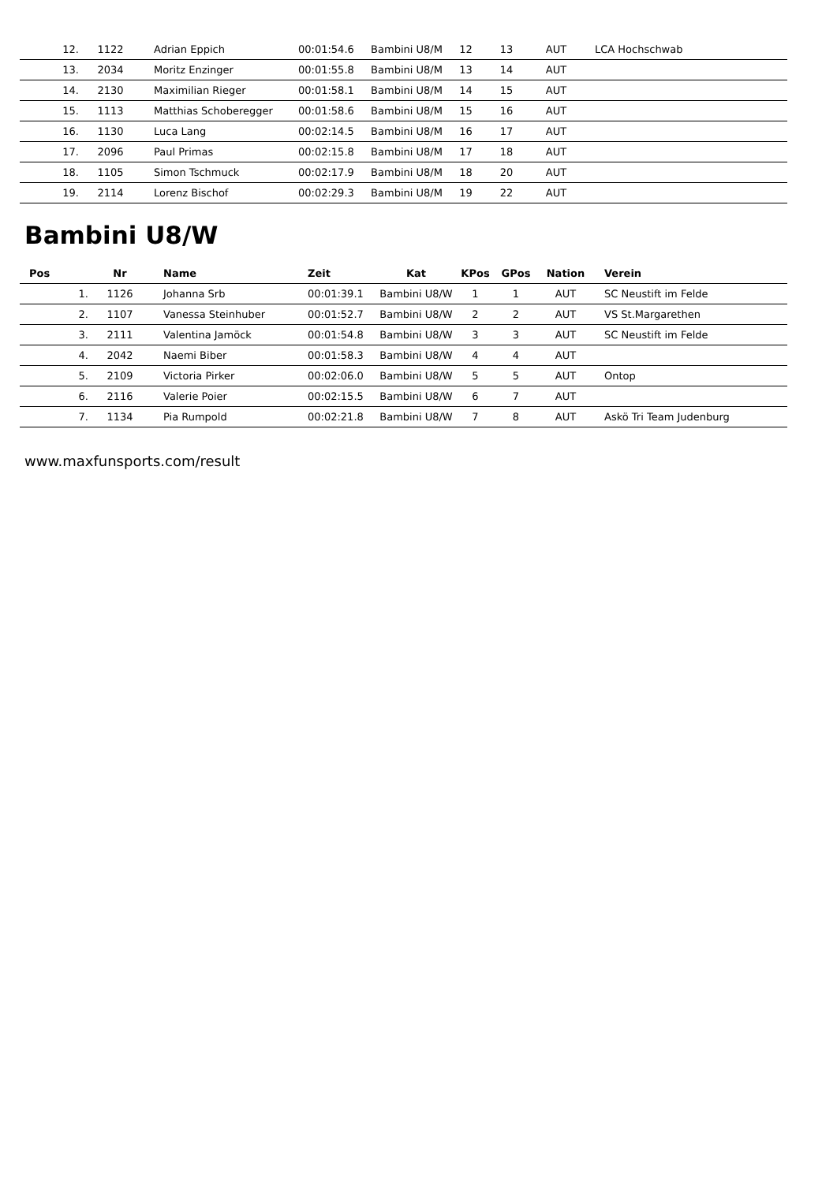| 12. | 1122 | Adrian Eppich | 00:01:54.6 | Bambini U8/M | 12 | 13 | AUT | LCA Hochschwab |
| 13. | 2034 | Moritz Enzinger | 00:01:55.8 | Bambini U8/M | 13 | 14 | AUT | |
| 14. | 2130 | Maximilian Rieger | 00:01:58.1 | Bambini U8/M | 14 | 15 | AUT | |
| 15. | 1113 | Matthias Schoberegger | 00:01:58.6 | Bambini U8/M | 15 | 16 | AUT | |
| 16. | 1130 | Luca Lang | 00:02:14.5 | Bambini U8/M | 16 | 17 | AUT | |
| 17. | 2096 | Paul Primas | 00:02:15.8 | Bambini U8/M | 17 | 18 | AUT | |
| 18. | 1105 | Simon Tschmuck | 00:02:17.9 | Bambini U8/M | 18 | 20 | AUT | |
| 19. | 2114 | Lorenz Bischof | 00:02:29.3 | Bambini U8/M | 19 | 22 | AUT | |
Bambini U8/W
| Pos | Nr | Name | Zeit | Kat | KPos | GPos | Nation | Verein |
| --- | --- | --- | --- | --- | --- | --- | --- | --- |
| 1. | 1126 | Johanna Srb | 00:01:39.1 | Bambini U8/W | 1 | 1 | AUT | SC Neustift im Felde |
| 2. | 1107 | Vanessa Steinhuber | 00:01:52.7 | Bambini U8/W | 2 | 2 | AUT | VS St.Margarethen |
| 3. | 2111 | Valentina Jamöck | 00:01:54.8 | Bambini U8/W | 3 | 3 | AUT | SC Neustift im Felde |
| 4. | 2042 | Naemi Biber | 00:01:58.3 | Bambini U8/W | 4 | 4 | AUT | |
| 5. | 2109 | Victoria Pirker | 00:02:06.0 | Bambini U8/W | 5 | 5 | AUT | Ontop |
| 6. | 2116 | Valerie Poier | 00:02:15.5 | Bambini U8/W | 6 | 7 | AUT | |
| 7. | 1134 | Pia Rumpold | 00:02:21.8 | Bambini U8/W | 7 | 8 | AUT | Askö Tri Team Judenburg |
www.maxfunsports.com/result